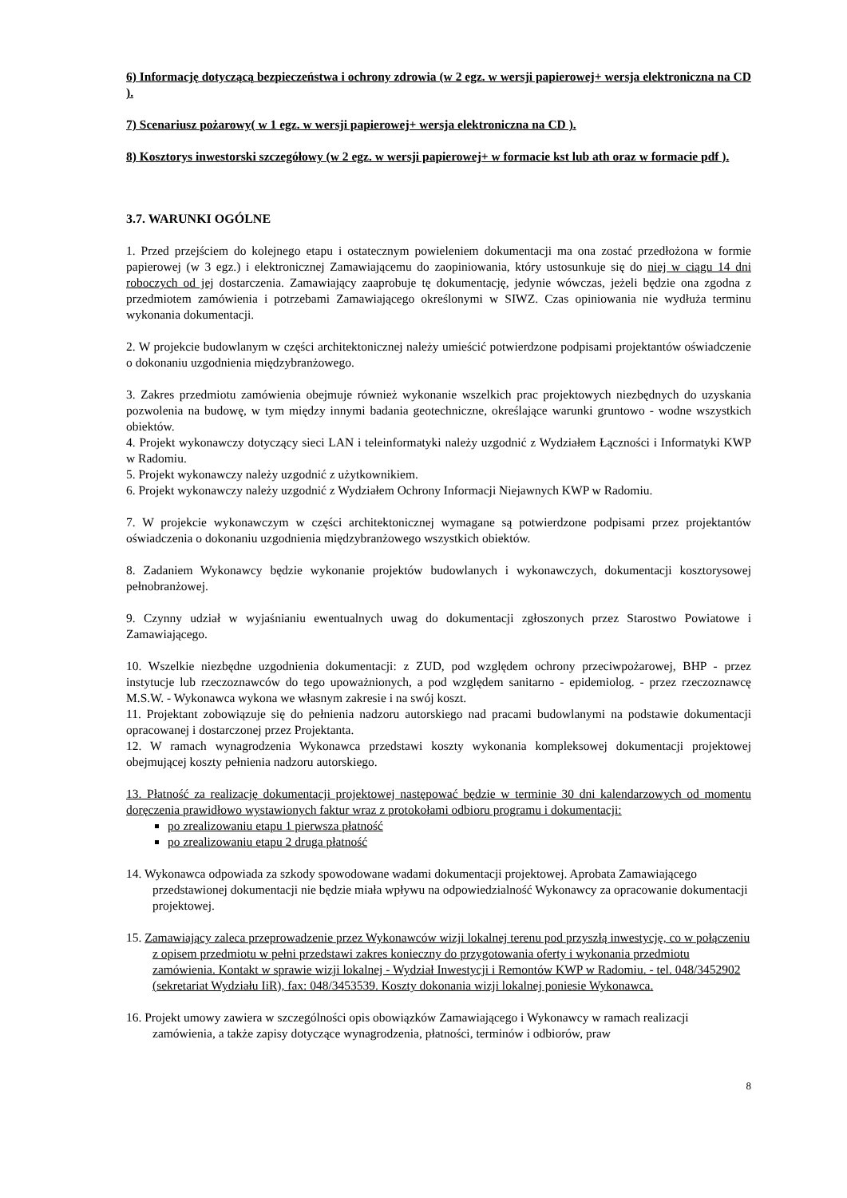6) Informację dotyczącą bezpieczeństwa i ochrony zdrowia (w 2 egz. w wersji papierowej+ wersja elektroniczna na CD ).
7) Scenariusz pożarowy( w 1 egz. w wersji papierowej+ wersja elektroniczna na CD ).
8) Kosztorys inwestorski szczegółowy (w 2 egz. w wersji papierowej+ w formacie kst lub ath oraz w formacie pdf ).
3.7. WARUNKI OGÓLNE
1. Przed przejściem do kolejnego etapu i ostatecznym powieleniem dokumentacji ma ona zostać przedłożona w formie papierowej (w 3 egz.) i elektronicznej Zamawiającemu do zaopiniowania, który ustosunkuje się do niej w ciągu 14 dni roboczych od jej dostarczenia. Zamawiający zaaprobuje tę dokumentację, jedynie wówczas, jeżeli będzie ona zgodna z przedmiotem zamówienia i potrzebami Zamawiającego określonymi w SIWZ. Czas opiniowania nie wydłuża terminu wykonania dokumentacji.
2. W projekcie budowlanym w części architektonicznej należy umieścić potwierdzone podpisami projektantów oświadczenie o dokonaniu uzgodnienia międzybranżowego.
3. Zakres przedmiotu zamówienia obejmuje również wykonanie wszelkich prac projektowych niezbędnych do uzyskania pozwolenia na budowę, w tym między innymi badania geotechniczne, określające warunki gruntowo - wodne wszystkich obiektów.
4. Projekt wykonawczy dotyczący sieci LAN i teleinformatyki należy uzgodnić z Wydziałem Łączności i Informatyki KWP w Radomiu.
5. Projekt wykonawczy należy uzgodnić z użytkownikiem.
6. Projekt wykonawczy należy uzgodnić z Wydziałem Ochrony Informacji Niejawnych KWP w Radomiu.
7. W projekcie wykonawczym w części architektonicznej wymagane są potwierdzone podpisami przez projektantów oświadczenia o dokonaniu uzgodnienia międzybranżowego wszystkich obiektów.
8. Zadaniem Wykonawcy będzie wykonanie projektów budowlanych i wykonawczych, dokumentacji kosztorysowej pełnobranżowej.
9. Czynny udział w wyjaśnianiu ewentualnych uwag do dokumentacji zgłoszonych przez Starostwo Powiatowe i Zamawiającego.
10. Wszelkie niezbędne uzgodnienia dokumentacji: z ZUD, pod względem ochrony przeciwpożarowej, BHP - przez instytucje lub rzeczoznawców do tego upoważnionych, a pod względem sanitarno - epidemiolog. - przez rzeczoznawcę M.S.W. - Wykonawca wykona we własnym zakresie i na swój koszt.
11. Projektant zobowiązuje się do pełnienia nadzoru autorskiego nad pracami budowlanymi na podstawie dokumentacji opracowanej i dostarczonej przez Projektanta.
12. W ramach wynagrodzenia Wykonawca przedstawi koszty wykonania kompleksowej dokumentacji projektowej obejmującej koszty pełnienia nadzoru autorskiego.
13. Płatność za realizację dokumentacji projektowej następować będzie w terminie 30 dni kalendarzowych od momentu doręczenia prawidłowo wystawionych faktur wraz z protokołami odbioru programu i dokumentacji:
po zrealizowaniu etapu 1 pierwsza płatność
po zrealizowaniu etapu 2 druga płatność
14. Wykonawca odpowiada za szkody spowodowane wadami dokumentacji projektowej. Aprobata Zamawiającego przedstawionej dokumentacji nie będzie miała wpływu na odpowiedzialność Wykonawcy za opracowanie dokumentacji projektowej.
15. Zamawiający zaleca przeprowadzenie przez Wykonawców wizji lokalnej terenu pod przyszłą inwestycję, co w połączeniu z opisem przedmiotu w pełni przedstawi zakres konieczny do przygotowania oferty i wykonania przedmiotu zamówienia. Kontakt w sprawie wizji lokalnej - Wydział Inwestycji i Remontów KWP w Radomiu. - tel. 048/3452902 (sekretariat Wydziału IiR), fax: 048/3453539. Koszty dokonania wizji lokalnej poniesie Wykonawca.
16. Projekt umowy zawiera w szczególności opis obowiązków Zamawiającego i Wykonawcy w ramach realizacji zamówienia, a także zapisy dotyczące wynagrodzenia, płatności, terminów i odbiorów, praw
8